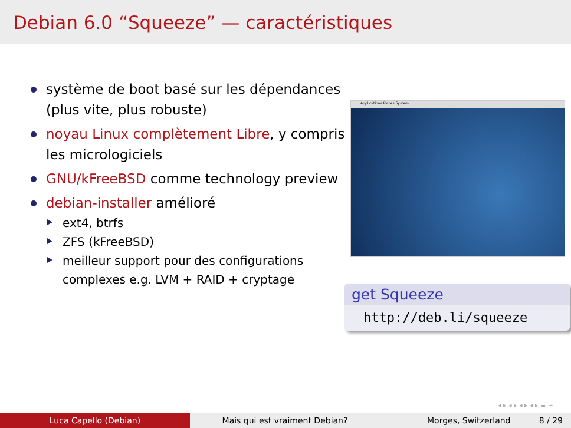Debian 6.0 “Squeeze” — caractéristiques
système de boot basé sur les dépendances (plus vite, plus robuste)
noyau Linux complètement Libre, y compris les micrologiciels
GNU/kFreeBSD comme technology preview
debian-installer amélioré
ext4, btrfs
ZFS (kFreeBSD)
meilleur support pour des configurations complexes e.g. LVM + RAID + cryptage
Applications Places System
get Squeeze
http://deb.li/squeeze
◂ ▸ ◂ ▸ ◂ ▸ ◂ ▸ ≡ ∽
Luca Capello (Debian) Mais qui est vraiment Debian? Morges, Switzerland 8 / 29